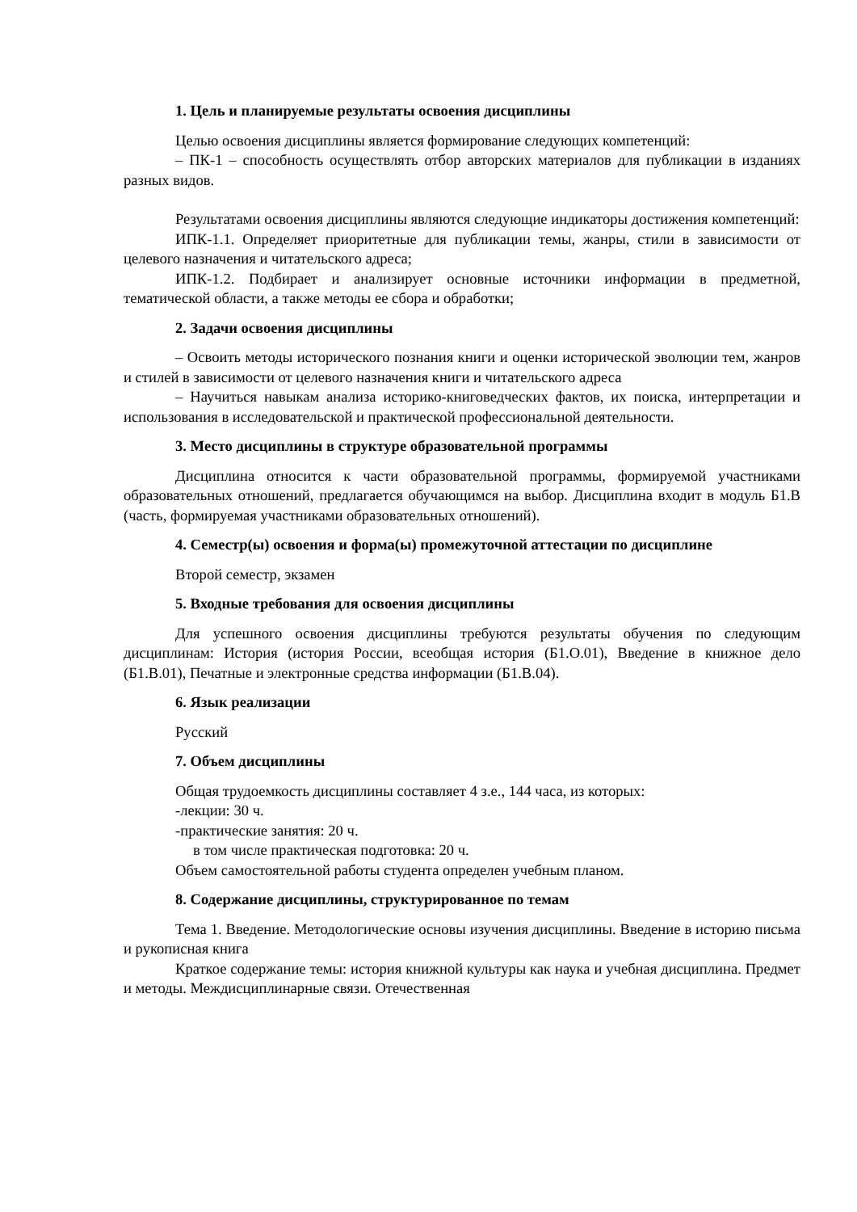1. Цель и планируемые результаты освоения дисциплины
Целью освоения дисциплины является формирование следующих компетенций:
– ПК-1 – способность осуществлять отбор авторских материалов для публикации в изданиях разных видов.
Результатами освоения дисциплины являются следующие индикаторы достижения компетенций:
ИПК-1.1. Определяет приоритетные для публикации темы, жанры, стили в зависимости от целевого назначения и читательского адреса;
ИПК-1.2. Подбирает и анализирует основные источники информации в предметной, тематической области, а также методы ее сбора и обработки;
2. Задачи освоения дисциплины
– Освоить методы исторического познания книги и оценки исторической эволюции тем, жанров и стилей в зависимости от целевого назначения книги и читательского адреса
– Научиться навыкам анализа историко-книговедческих фактов, их поиска, интерпретации и использования в исследовательской и практической профессиональной деятельности.
3. Место дисциплины в структуре образовательной программы
Дисциплина относится к части образовательной программы, формируемой участниками образовательных отношений, предлагается обучающимся на выбор. Дисциплина входит в модуль Б1.В (часть, формируемая участниками образовательных отношений).
4. Семестр(ы) освоения и форма(ы) промежуточной аттестации по дисциплине
Второй семестр, экзамен
5. Входные требования для освоения дисциплины
Для успешного освоения дисциплины требуются результаты обучения по следующим дисциплинам: История (история России, всеобщая история (Б1.О.01), Введение в книжное дело (Б1.В.01), Печатные и электронные средства информации (Б1.В.04).
6. Язык реализации
Русский
7. Объем дисциплины
Общая трудоемкость дисциплины составляет 4 з.е., 144 часа, из которых:
-лекции: 30 ч.
-практические занятия: 20 ч.
в том числе практическая подготовка: 20 ч.
Объем самостоятельной работы студента определен учебным планом.
8. Содержание дисциплины, структурированное по темам
Тема 1. Введение. Методологические основы изучения дисциплины. Введение в историю письма и рукописная книга
Краткое содержание темы: история книжной культуры как наука и учебная дисциплина. Предмет и методы. Междисциплинарные связи. Отечественная